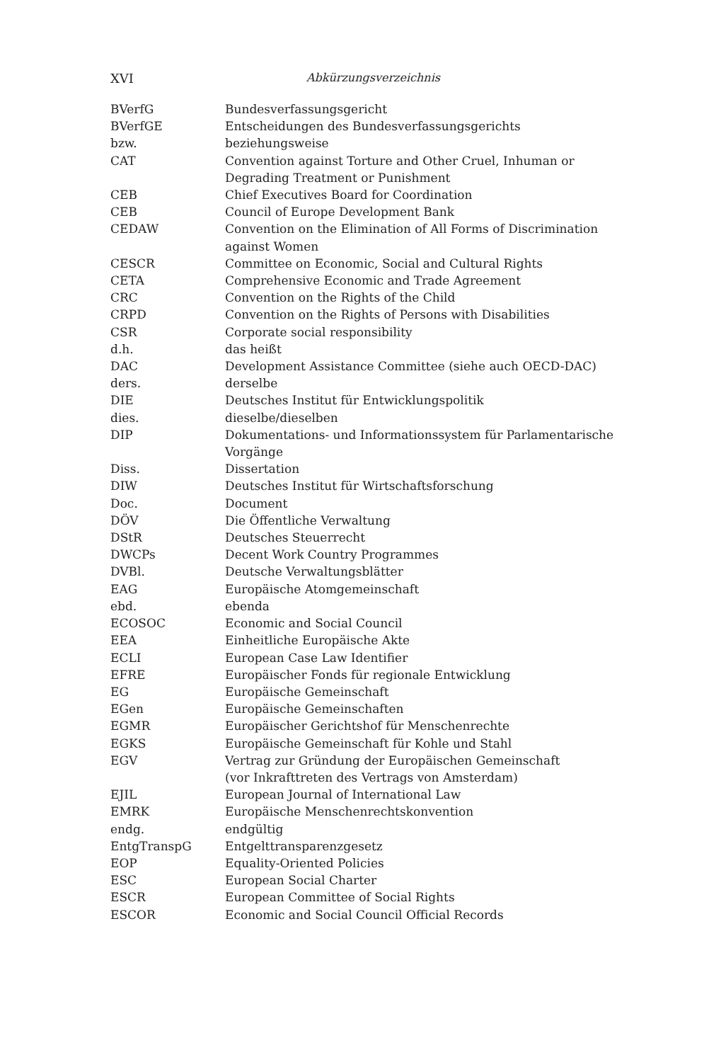XVI
Abkürzungsverzeichnis
| BVerfG | Bundesverfassungsgericht |
| BVerfGE | Entscheidungen des Bundesverfassungsgerichts |
| bzw. | beziehungsweise |
| CAT | Convention against Torture and Other Cruel, Inhuman or Degrading Treatment or Punishment |
| CEB | Chief Executives Board for Coordination |
| CEB | Council of Europe Development Bank |
| CEDAW | Convention on the Elimination of All Forms of Discrimination against Women |
| CESCR | Committee on Economic, Social and Cultural Rights |
| CETA | Comprehensive Economic and Trade Agreement |
| CRC | Convention on the Rights of the Child |
| CRPD | Convention on the Rights of Persons with Disabilities |
| CSR | Corporate social responsibility |
| d.h. | das heißt |
| DAC | Development Assistance Committee (siehe auch OECD-DAC) |
| ders. | derselbe |
| DIE | Deutsches Institut für Entwicklungspolitik |
| dies. | dieselbe/dieselben |
| DIP | Dokumentations- und Informationssystem für Parlamentarische Vorgänge |
| Diss. | Dissertation |
| DIW | Deutsches Institut für Wirtschaftsforschung |
| Doc. | Document |
| DÖV | Die Öffentliche Verwaltung |
| DStR | Deutsches Steuerrecht |
| DWCPs | Decent Work Country Programmes |
| DVBl. | Deutsche Verwaltungsblätter |
| EAG | Europäische Atomgemeinschaft |
| ebd. | ebenda |
| ECOSOC | Economic and Social Council |
| EEA | Einheitliche Europäische Akte |
| ECLI | European Case Law Identifier |
| EFRE | Europäischer Fonds für regionale Entwicklung |
| EG | Europäische Gemeinschaft |
| EGen | Europäische Gemeinschaften |
| EGMR | Europäischer Gerichtshof für Menschenrechte |
| EGKS | Europäische Gemeinschaft für Kohle und Stahl |
| EGV | Vertrag zur Gründung der Europäischen Gemeinschaft (vor Inkrafttreten des Vertrags von Amsterdam) |
| EJIL | European Journal of International Law |
| EMRK | Europäische Menschenrechtskonvention |
| endg. | endgültig |
| EntgTranspG | Entgelttransparenzgesetz |
| EOP | Equality-Oriented Policies |
| ESC | European Social Charter |
| ESCR | European Committee of Social Rights |
| ESCOR | Economic and Social Council Official Records |